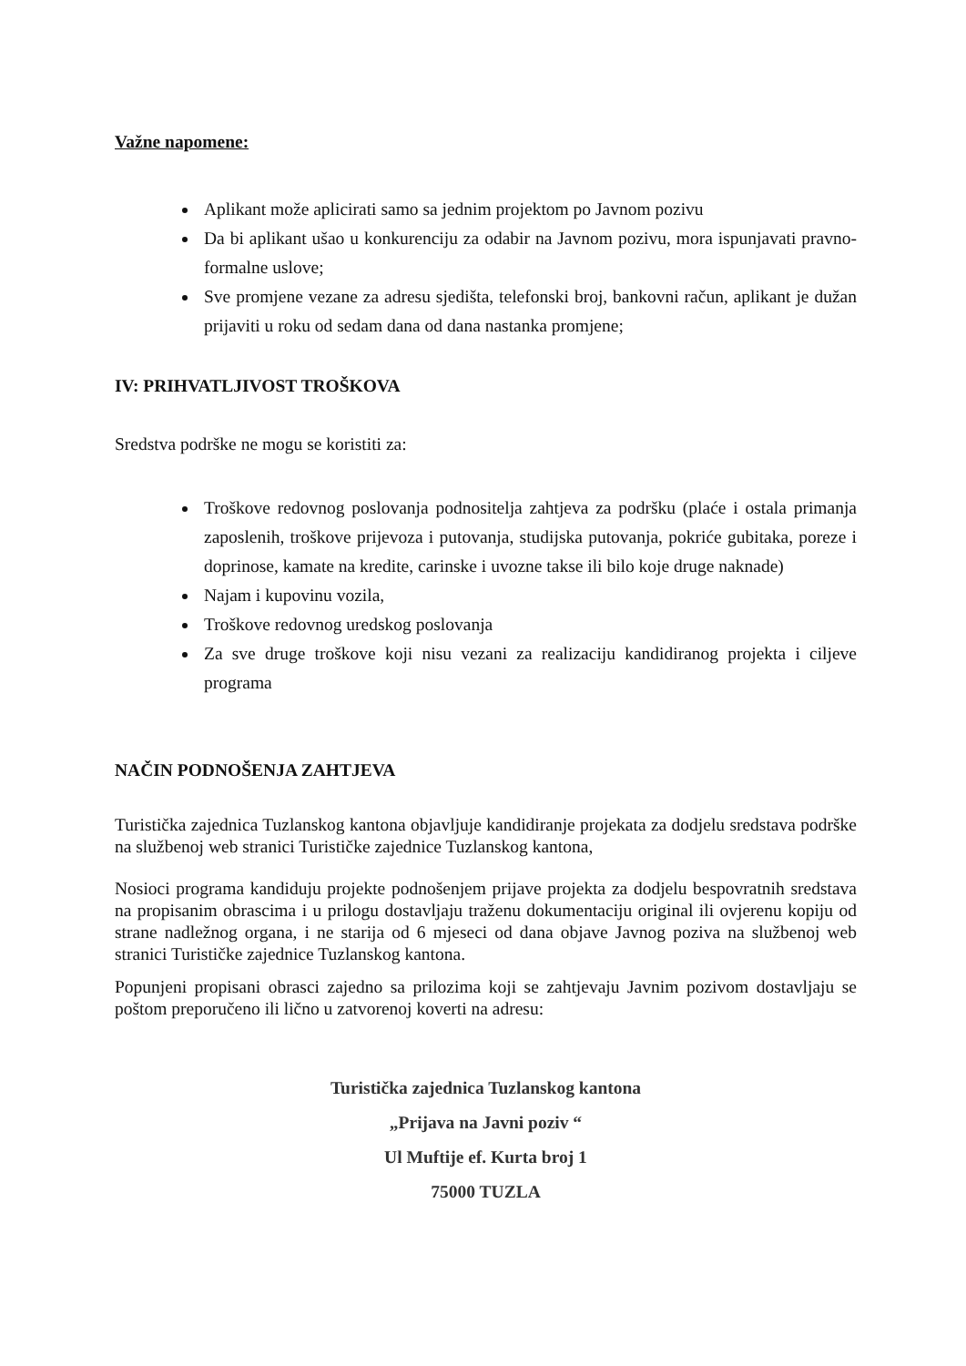Važne napomene:
Aplikant može aplicirati samo sa jednim projektom po Javnom pozivu
Da bi aplikant ušao u konkurenciju za odabir na Javnom pozivu, mora ispunjavati pravno-formalne uslove;
Sve promjene vezane za adresu sjedišta, telefonski broj, bankovni račun, aplikant je dužan prijaviti u roku od sedam dana od dana nastanka promjene;
IV: PRIHVATLJIVOST TROŠKOVA
Sredstva podrške ne mogu se koristiti za:
Troškove redovnog poslovanja podnositelja zahtjeva za podršku (plaće i ostala primanja zaposlenih, troškove prijevoza i putovanja, studijska putovanja, pokriće gubitaka, poreze i doprinose, kamate na kredite, carinske i uvozne takse ili bilo koje druge naknade)
Najam i kupovinu vozila,
Troškove redovnog uredskog poslovanja
Za sve druge troškove koji nisu vezani za realizaciju kandidiranog projekta i ciljeve programa
NAČIN PODNOŠENJA ZAHTJEVA
Turistička zajednica Tuzlanskog kantona objavljuje kandidiranje projekata za dodjelu sredstava podrške na službenoj web stranici Turističke zajednice Tuzlanskog kantona,
Nosioci programa kandiduju projekte podnošenjem prijave projekta za dodjelu bespovratnih sredstava na propisanim obrascima i u prilogu dostavljaju traženu dokumentaciju original ili ovjerenu kopiju od strane nadležnog organa, i ne starija od 6 mjeseci od dana objave Javnog poziva na službenoj web stranici Turističke zajednice Tuzlanskog kantona.
Popunjeni propisani obrasci zajedno sa prilozima koji se zahtjevaju Javnim pozivom dostavljaju se poštom preporučeno ili lično u zatvorenoj koverti na adresu:
Turistička zajednica Tuzlanskog kantona
„Prijava na Javni poziv “
Ul Muftije ef. Kurta broj 1
75000 TUZLA